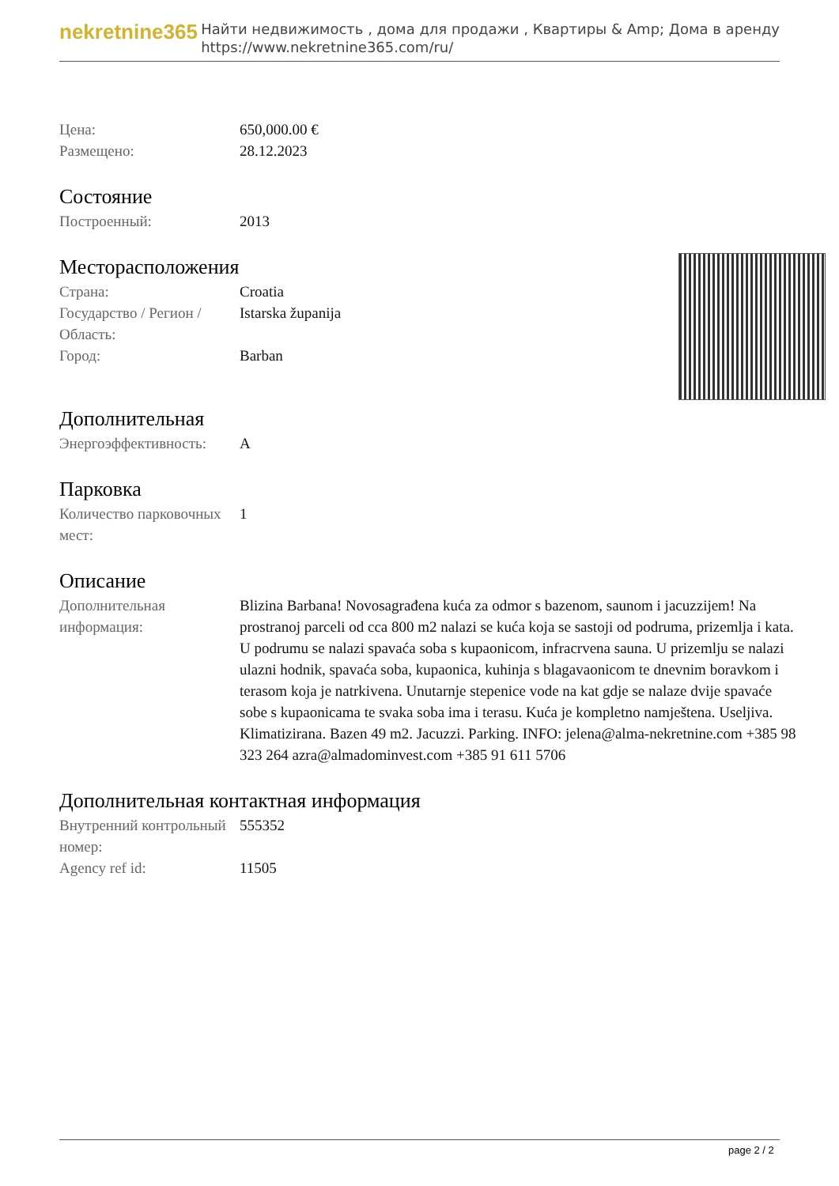nekretnine365
Найти недвижимость , дома для продажи , Квартиры & Amp; Дома в аренду
https://www.nekretnine365.com/ru/
| Цена: | 650,000.00 € |
| Размещено: | 28.12.2023 |
Состояние
| Построенный: | 2013 |
Месторасположения
| Страна: | Croatia |
| Государство / Регион / Область: | Istarska županija |
| Город: | Barban |
Дополнительная
| Энергоэффективность: | A |
Парковка
| Количество парковочных мест: | 1 |
Описание
| Дополнительная информация: | Blizina Barbana! Novosagrađena kuća za odmor s bazenom, saunom i jacuzzijem! Na prostranoj parceli od cca 800 m2 nalazi se kuća koja se sastoji od podruma, prizemlja i kata. U podrumu se nalazi spavaća soba s kupaonicom, infracrvena sauna. U prizemlju se nalazi ulazni hodnik, spavaća soba, kupaonica, kuhinja s blagavaonicom te dnevnim boravkom i terasom koja je natrkivena. Unutarnje stepenice vode na kat gdje se nalaze dvije spavaće sobe s kupaonicama te svaka soba ima i terasu. Kuća je kompletno namještena. Useljiva. Klimatizirana. Bazen 49 m2. Jacuzzi. Parking. INFO: jelena@alma-nekretnine.com +385 98 323 264 azra@almadominvest.com +385 91 611 5706 |
Дополнительная контактная информация
| Внутренний контрольный номер: | 555352 |
| Agency ref id: | 11505 |
page 2 / 2